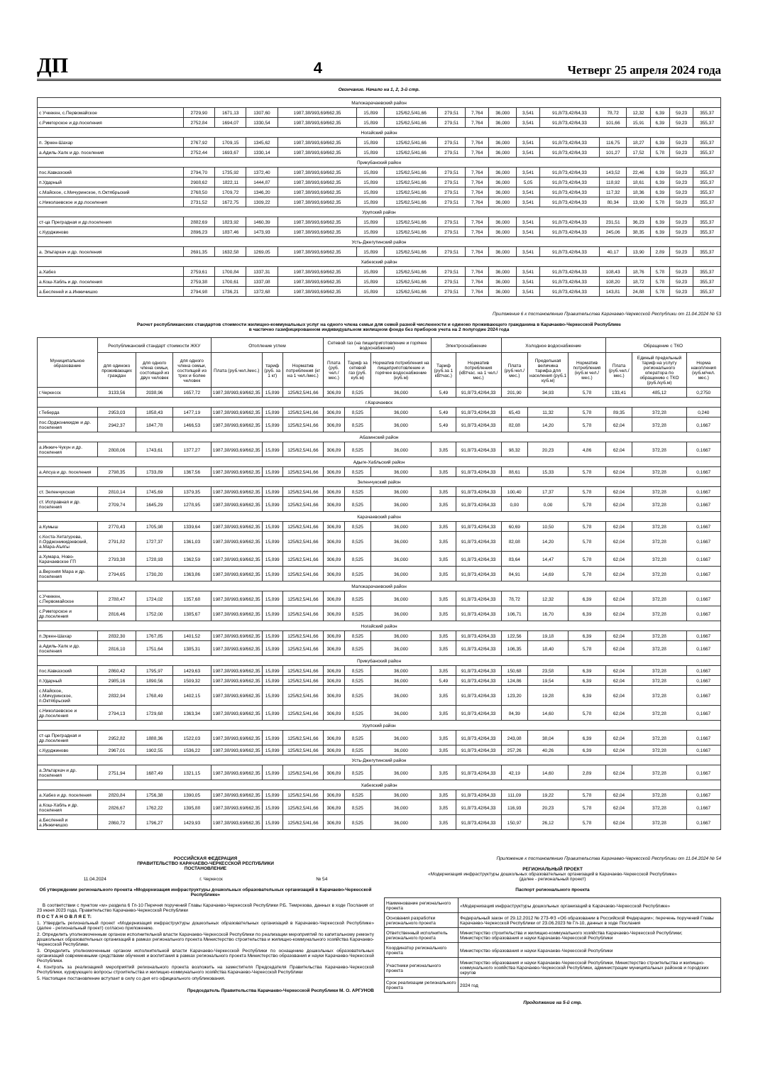ДП 4 Четверг 25 апреля 2024 года
Окончание. Начало на 1, 2, 3-й стр.
| Малокарачаевский район | | | | | | | | | | | | | | | | |
| с Учкекен, с.Первомайское | 2729,90 | 1671,13 | 1307,60 | 1987,38/993,69/662,35 | 15,899 | 125/62,5/41,66 | 279,51 | 7,764 | 36,000 | 3,541 | 91,8/73,42/64,33 | 78,72 | 12,32 | 6,39 | 59,23 | 355,37 |
| с.Римгорское и др.поселения | 2752,84 | 1694,07 | 1330,54 | 1987,38/993,69/662,35 | 15,899 | 125/62,5/41,66 | 279,51 | 7,764 | 36,000 | 3,541 | 91,8/73,42/64,33 | 101,66 | 15,91 | 6,39 | 59,23 | 355,37 |
| Ногайский район | | | | | | | | | | | | | | | | |
| п. Эркен-Шахар | 2767,92 | 1709,15 | 1345,62 | 1987,38/993,69/662,35 | 15,899 | 125/62,5/41,66 | 279,51 | 7,764 | 36,000 | 3,541 | 91,8/73,42/64,33 | 116,75 | 18,27 | 6,39 | 59,23 | 355,37 |
| а.Адиль-Халк и др. поселения | 2752,44 | 1693,67 | 1330,14 | 1987,38/993,69/662,35 | 15,899 | 125/62,5/41,66 | 279,51 | 7,764 | 36,000 | 3,541 | 91,8/73,42/64,33 | 101,27 | 17,52 | 5,78 | 59,23 | 355,37 |
| Прикубанский район | | | | | | | | | | | | | | | | |
| пос.Кавказский | 2794,70 | 1735,92 | 1372,40 | 1987,38/993,69/662,35 | 15,899 | 125/62,5/41,66 | 279,51 | 7,764 | 36,000 | 3,541 | 91,8/73,42/64,33 | 143,52 | 22,46 | 6,39 | 59,23 | 355,37 |
| п.Ударный | 2908,62 | 1822,11 | 1444,87 | 1987,38/993,69/662,35 | 15,899 | 125/62,5/41,66 | 279,51 | 7,764 | 36,000 | 5,05 | 91,8/73,42/64,33 | 118,92 | 18,61 | 6,39 | 59,23 | 355,37 |
| с.Майское, с.Мичуринское, п.Октябрьский | 2768,50 | 1709,72 | 1346,20 | 1987,38/993,69/662,35 | 15,899 | 125/62,5/41,66 | 279,51 | 7,764 | 36,000 | 3,541 | 91,8/73,42/64,33 | 117,32 | 18,36 | 6,39 | 59,23 | 355,37 |
| с.Николаевское и др.поселения | 2731,52 | 1672,75 | 1309,22 | 1987,38/993,69/662,35 | 15,899 | 125/62,5/41,66 | 279,51 | 7,764 | 36,000 | 3,541 | 91,8/73,42/64,33 | 80,34 | 13,90 | 5,78 | 59,23 | 355,37 |
| Урупский район | | | | | | | | | | | | | | | | |
| ст-ца Преградная и др.поселения | 2882,69 | 1823,92 | 1460,39 | 1987,38/993,69/662,35 | 15,899 | 125/62,5/41,66 | 279,51 | 7,764 | 36,000 | 3,541 | 91,8/73,42/64,33 | 231,51 | 36,23 | 6,39 | 59,23 | 355,37 |
| с.Курджиново | 2896,23 | 1837,46 | 1473,93 | 1987,38/993,69/662,35 | 15,899 | 125/62,5/41,66 | 279,51 | 7,764 | 36,000 | 3,541 | 91,8/73,42/64,33 | 245,06 | 38,35 | 6,39 | 59,23 | 355,37 |
| Усть-Джегутинский район | | | | | | | | | | | | | | | | |
| а. Эльтаркач и др. поселения | 2691,35 | 1632,58 | 1269,05 | 1987,38/993,69/662,35 | 15,899 | 125/62,5/41,66 | 279,51 | 7,764 | 36,000 | 3,541 | 91,8/73,42/64,33 | 40,17 | 13,90 | 2,89 | 59,23 | 355,37 |
| Хабезский район | | | | | | | | | | | | | | | | |
| а.Хабез | 2759,61 | 1700,84 | 1337,31 | 1987,38/993,69/662,35 | 15,899 | 125/62,5/41,66 | 279,51 | 7,764 | 36,000 | 3,541 | 91,8/73,42/64,33 | 108,43 | 18,76 | 5,78 | 59,23 | 355,37 |
| а.Кош-Хабль и др. поселения | 2759,38 | 1700,61 | 1337,08 | 1987,38/993,69/662,35 | 15,899 | 125/62,5/41,66 | 279,51 | 7,764 | 36,000 | 3,541 | 91,8/73,42/64,33 | 108,20 | 18,72 | 5,78 | 59,23 | 355,37 |
| а.Бесленей и а.Инжичишхо | 2794,98 | 1736,21 | 1372,68 | 1987,38/993,69/662,35 | 15,899 | 125/62,5/41,66 | 279,51 | 7,764 | 36,000 | 3,541 | 91,8/73,42/64,33 | 143,81 | 24,88 | 5,78 | 59,23 | 355,37 |
Приложение 6 к постановлению Правительства Карачаево-Черкесской Республики от 11.04.2024 № 53
Расчет республиканских стандартов стоимости жилищно-коммунальных услуг на одного члена семьи для семей разной численности и одиноко проживающего гражданина в Карачаево-Черкесской Республике
в частично газифицированном индивидуальном жилищном фонде без приборов учета на 2 полугодие 2024 года
| Муниципальное образование | Республиканский стандарт стоимости ЖКУ | | | Отопление углем | | | Сетевой газ (на пищеприготовление и горячее водоснабжение) | | | Электроснабжение | | Холодное водоснабжение | | | Обращение с ТКО | | |
| --- | --- | --- | --- | --- | --- | --- | --- | --- | --- | --- | --- | --- | --- | --- | --- | --- | --- |
| | для одиноко проживающих граждан | для одного члена семьи, состоящей из двух человек | для одного члена семьи, состоящей из трех и более человек | Плата (руб.чел./мес.) | тариф (руб. за 1 кг) | Норматив потребления (кг на 1 чел./мес.) | Плата (руб. чел./мес.) | Тариф за сетевой газ (руб. куб.м) | Норматив потребления на пищеприготовление и горячее водоснабжение (куб.м) | Тариф (руб.за 1 кВтчас.) | Норматив потребления (кВтчас. на 1 чел./мес.) | Плата (руб.чел./мес.) | Предельная величина тарифа для населения (руб.1 куб.м) | Норматив потребления (куб.м чел./мес.) | Плата (руб.чел./мес.) | Единый предельный тариф на услугу регионального оператора по обращению с ТКО (руб./куб.м) | Норма накопления (куб.м/чел. мес.) |
| г.Черкесск | 3133,56 | 2038,96 | 1657,72 | 1987,38/993,69/662,35 | 15,899 | 125/62,5/41,66 | 306,89 | 8,525 | 36,000 | 5,49 | 91,8/73,42/64,33 | 201,90 | 34,93 | 5,78 | 133,41 | 485,12 | 0,2750 |
| г.Карачаевск | | | | | | | | | | | | | | | | | |
| г.Теберда | 2953,03 | 1858,43 | 1477,19 | 1987,38/993,69/662,35 | 15,899 | 125/62,5/41,66 | 306,89 | 8,525 | 36,000 | 5,49 | 91,8/73,42/64,33 | 65,43 | 11,32 | 5,78 | 89,35 | 372,28 | 0,240 |
| пос.Орджоникидзе и др. поселения | 2942,37 | 1847,78 | 1466,53 | 1987,38/993,69/662,35 | 15,899 | 125/62,5/41,66 | 306,89 | 8,525 | 36,000 | 5,49 | 91,8/73,42/64,33 | 82,08 | 14,20 | 5,78 | 62,04 | 372,28 | 0,1667 |
| Абазинский район | | | | | | | | | | | | | | | | | |
| а.Инжич-Чукун и др. поселения | 2808,06 | 1743,61 | 1377,27 | 1987,38/993,69/662,35 | 15,899 | 125/62,5/41,66 | 306,89 | 8,525 | 36,000 | 3,85 | 91,8/73,42/64,33 | 98,32 | 20,23 | 4,86 | 62,04 | 372,28 | 0,1667 |
| Адыге-Хабльский район | | | | | | | | | | | | | | | | | |
| а.Апсуа и др. поселения | 2798,35 | 1733,89 | 1367,56 | 1987,38/993,69/662,35 | 15,899 | 125/62,5/41,66 | 306,89 | 8,525 | 36,000 | 3,85 | 91,8/73,42/64,33 | 88,61 | 15,33 | 5,78 | 62,04 | 372,28 | 0,1667 |
| Зеленчукский район | | | | | | | | | | | | | | | | | |
| ст. Зеленчукская | 2810,14 | 1745,69 | 1379,35 | 1987,38/993,69/662,35 | 15,899 | 125/62,5/41,66 | 306,89 | 8,525 | 36,000 | 3,85 | 91,8/73,42/64,33 | 100,40 | 17,37 | 5,78 | 62,04 | 372,28 | 0,1667 |
| ст. Исправная и др. поселения | 2709,74 | 1645,29 | 1278,95 | 1987,38/993,69/662,35 | 15,899 | 125/62,5/41,66 | 306,89 | 8,525 | 36,000 | 3,85 | 91,8/73,42/64,33 | 0,00 | 0,00 | 5,78 | 62,04 | 372,28 | 0,1667 |
| Карачаевский район | | | | | | | | | | | | | | | | | |
| а.Кумыш | 2770,43 | 1705,98 | 1339,64 | 1987,38/993,69/662,35 | 15,899 | 125/62,5/41,66 | 306,89 | 8,525 | 36,000 | 3,85 | 91,8/73,42/64,33 | 60,69 | 10,50 | 5,78 | 62,04 | 372,28 | 0,1667 |
| с.Коста-Хетагурова, п.Орджоникидзевский, а.Мара-Аъягы | 2791,82 | 1727,37 | 1361,03 | 1987,38/993,69/662,35 | 15,899 | 125/62,5/41,66 | 306,89 | 8,525 | 36,000 | 3,85 | 91,8/73,42/64,33 | 82,08 | 14,20 | 5,78 | 62,04 | 372,28 | 0,1667 |
| а.Хумара, Ново-Карачаевское ГП | 2793,38 | 1728,93 | 1362,59 | 1987,38/993,69/662,35 | 15,899 | 125/62,5/41,66 | 306,89 | 8,525 | 36,000 | 3,85 | 91,8/73,42/64,33 | 83,64 | 14,47 | 5,78 | 62,04 | 372,28 | 0,1667 |
| а.Верхняя Мара и др. поселения | 2794,65 | 1730,20 | 1363,86 | 1987,38/993,69/662,35 | 15,899 | 125/62,5/41,66 | 306,89 | 8,525 | 36,000 | 3,85 | 91,8/73,42/64,33 | 84,91 | 14,69 | 5,78 | 62,04 | 372,28 | 0,1667 |
| Малокарачаевский район | | | | | | | | | | | | | | | | | |
| с.Учкекен, с.Первомайское | 2788,47 | 1724,02 | 1357,68 | 1987,38/993,69/662,35 | 15,899 | 125/62,5/41,66 | 306,89 | 8,525 | 36,000 | 3,85 | 91,8/73,42/64,33 | 78,72 | 12,32 | 6,39 | 62,04 | 372,28 | 0,1667 |
| с.Римгорское и др.поселения | 2816,46 | 1752,00 | 1385,67 | 1987,38/993,69/662,35 | 15,899 | 125/62,5/41,66 | 306,89 | 8,525 | 36,000 | 3,85 | 91,8/73,42/64,33 | 106,71 | 16,70 | 6,39 | 62,04 | 372,28 | 0,1667 |
| Ногайский район | | | | | | | | | | | | | | | | | |
| п.Эркен-Шахар | 2832,30 | 1767,85 | 1401,52 | 1987,38/993,69/662,35 | 15,899 | 125/62,5/41,66 | 306,89 | 8,525 | 36,000 | 3,85 | 91,8/73,42/64,33 | 122,56 | 19,18 | 6,39 | 62,04 | 372,28 | 0,1667 |
| а.Адиль-Халк и др. поселения | 2816,10 | 1751,64 | 1385,31 | 1987,38/993,69/662,35 | 15,899 | 125/62,5/41,66 | 306,89 | 8,525 | 36,000 | 3,85 | 91,8/73,42/64,33 | 106,35 | 18,40 | 5,78 | 62,04 | 372,28 | 0,1667 |
| Прикубанский район | | | | | | | | | | | | | | | | | |
| пос.Кавказский | 2860,42 | 1795,97 | 1429,63 | 1987,38/993,69/662,35 | 15,899 | 125/62,5/41,66 | 306,89 | 8,525 | 36,000 | 3,85 | 91,8/73,42/64,33 | 150,68 | 23,58 | 6,39 | 62,04 | 372,28 | 0,1667 |
| п.Ударный | 2985,16 | 1890,56 | 1509,32 | 1987,38/993,69/662,35 | 15,899 | 125/62,5/41,66 | 306,89 | 8,525 | 36,000 | 5,49 | 91,8/73,42/64,33 | 124,86 | 19,54 | 6,39 | 62,04 | 372,28 | 0,1667 |
| с.Майское, с.Мичуринское, п.Октябрьский | 2832,94 | 1768,49 | 1402,15 | 1987,38/993,69/662,35 | 15,899 | 125/62,5/41,66 | 306,89 | 8,525 | 36,000 | 3,85 | 91,8/73,42/64,33 | 123,20 | 19,28 | 6,39 | 62,04 | 372,28 | 0,1667 |
| с.Николаевское и др.поселения | 2794,13 | 1729,68 | 1363,34 | 1987,38/993,69/662,35 | 15,899 | 125/62,5/41,66 | 306,89 | 8,525 | 36,000 | 3,85 | 91,8/73,42/64,33 | 84,39 | 14,60 | 5,78 | 62,04 | 372,28 | 0,1667 |
| Урупский район | | | | | | | | | | | | | | | | | |
| ст-ца Преградная и др.поселения | 2952,82 | 1888,36 | 1522,03 | 1987,38/993,69/662,35 | 15,899 | 125/62,5/41,66 | 306,89 | 8,525 | 36,000 | 3,85 | 91,8/73,42/64,33 | 243,08 | 38,04 | 6,39 | 62,04 | 372,28 | 0,1667 |
| с.Курджиново | 2967,01 | 1902,55 | 1536,22 | 1987,38/993,69/662,35 | 15,899 | 125/62,5/41,66 | 306,89 | 8,525 | 36,000 | 3,85 | 91,8/73,42/64,33 | 257,26 | 40,26 | 6,39 | 62,04 | 372,28 | 0,1667 |
| Усть-Джегутинский район | | | | | | | | | | | | | | | | | |
| а.Эльтаркач и др. поселения | 2751,94 | 1687,49 | 1321,15 | 1987,38/993,69/662,35 | 15,899 | 125/62,5/41,66 | 306,89 | 8,525 | 36,000 | 3,85 | 91,8/73,42/64,33 | 42,19 | 14,60 | 2,89 | 62,04 | 372,28 | 0,1667 |
| Хабезский район | | | | | | | | | | | | | | | | | |
| а.Хабез и др. поселения | 2820,84 | 1756,38 | 1390,05 | 1987,38/993,69/662,35 | 15,899 | 125/62,5/41,66 | 306,89 | 8,525 | 36,000 | 3,85 | 91,8/73,42/64,33 | 111,09 | 19,22 | 5,78 | 62,04 | 372,28 | 0,1667 |
| а.Кош-Хабль и др. поселения | 2826,67 | 1762,22 | 1395,88 | 1987,38/993,69/662,35 | 15,899 | 125/62,5/41,66 | 306,89 | 8,525 | 36,000 | 3,85 | 91,8/73,42/64,33 | 116,93 | 20,23 | 5,78 | 62,04 | 372,28 | 0,1667 |
| а.Бесленей и а.Инжичишхо | 2860,72 | 1796,27 | 1429,93 | 1987,38/993,69/662,35 | 15,899 | 125/62,5/41,66 | 306,89 | 8,525 | 36,000 | 3,85 | 91,8/73,42/64,33 | 150,97 | 26,12 | 5,78 | 62,04 | 372,28 | 0,1667 |
РОССИЙСКАЯ ФЕДЕРАЦИЯ
ПРАВИТЕЛЬСТВО КАРАЧАЕВО-ЧЕРКЕССКОЙ РЕСПУБЛИКИ
ПОСТАНОВЛЕНИЕ
11.04.2024 г. Черкесск № 54
Об утверждении регионального проекта «Модернизация инфраструктуры дошкольных образовательных организаций в Карачаево-Черкесской Республике»
В соответствии с пунктом «м» раздела 6 Гл-10 Перечня поручений Главы Карачаево-Черкесской Республики Р.Б. Темрезова, данных в ходе Послания от 23 июня 2023 года, Правительство Карачаево-Черкесской Республики
П О С Т А Н О В Л Я Е Т:
1. Утвердить региональный проект «Модернизация инфраструктуры дошкольных образовательных организаций в Карачаево-Черкесской Республике» (далее - региональный проект) согласно приложению.
2. Определить уполномоченным органом исполнительной власти Карачаево-Черкесской Республики по реализации мероприятий по капитальному ремонту дошкольных образовательных организаций в рамках регионального проекта Министерство строительства и жилищно-коммунального хозяйства Карачаево-Черкесской Республики.
3. Определить уполномоченным органом исполнительной власти Карачаево-Черкесской Республики по оснащению дошкольных образовательных организаций современными средствами обучения и воспитания в рамках регионального проекта Министерство образования и науки Карачаево-Черкесской Республики.
4. Контроль за реализацией мероприятий регионального проекта возложить на заместителя Председателя Правительства Карачаево-Черкесской Республики, курирующего вопросы строительства и жилищно-коммунального хозяйства Карачаево-Черкесской Республики
5. Настоящее постановление вступает в силу со дня его официального опубликования.
Председатель Правительства Карачаево-Черкесской Республики М. О. АРГУНОВ
Приложение к постановлению Правительства Карачаево-Черкесской Республики от 11.04.2024 № 54
РЕГИОНАЛЬНЫЙ ПРОЕКТ
«Модернизация инфраструктуры дошкольных образовательных организаций в Карачаево-Черкесской Республике»
(далее - региональный проект)
Паспорт регионального проекта
| Наименование регионального проекта | «Модернизация инфраструктуры дошкольных организаций в Карачаево-Черкесской Республике» |
| Основания разработки регионального проекта | Федеральный закон от 29.12.2012 № 273-ФЗ «Об образовании в Российской Федерации»; перечень поручений Главы Карачаево-Черкесской Республики от 23.06.2023 № Гл-10, данных в ходе Послания |
| Ответственный исполнитель регионального проекта | Министерство строительства и жилищно-коммунального хозяйства Карачаево-Черкесской Республики; Министерство образования и науки Карачаево-Черкесской Республики |
| Координатор регионального проекта | Министерство образования и науки Карачаево-Черкесской Республики |
| Участники регионального проекта | Министерство образования и науки Карачаево-Черкесской Республики, Министерство строительства и жилищно-коммунального хозяйства Карачаево-Черкесской Республики, администрации муниципальных районов и городских округов |
| Срок реализации регионального проекта | 2024 год |
Продолжение на 5-й стр.